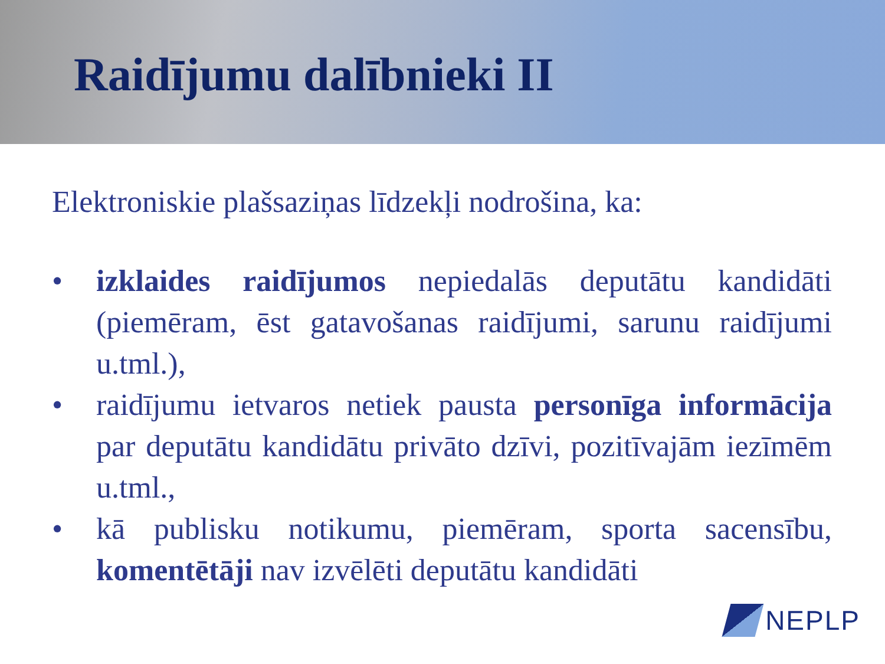Raidījumu dalībnieki II
Elektroniskie plašsaziņas līdzekļi nodrošina, ka:
• izklaides raidījumos nepiedalās deputātu kandidāti (piemēram, ēst gatavošanas raidījumi, sarunu raidījumi u.tml.),
• raidījumu ietvaros netiek pausta personīga informācija par deputātu kandidātu privāto dzīvi, pozitīvajām iezīmēm u.tml.,
• kā publisku notikumu, piemēram, sporta sacensību, komentētāji nav izvēlēti deputātu kandidāti
NEPLP